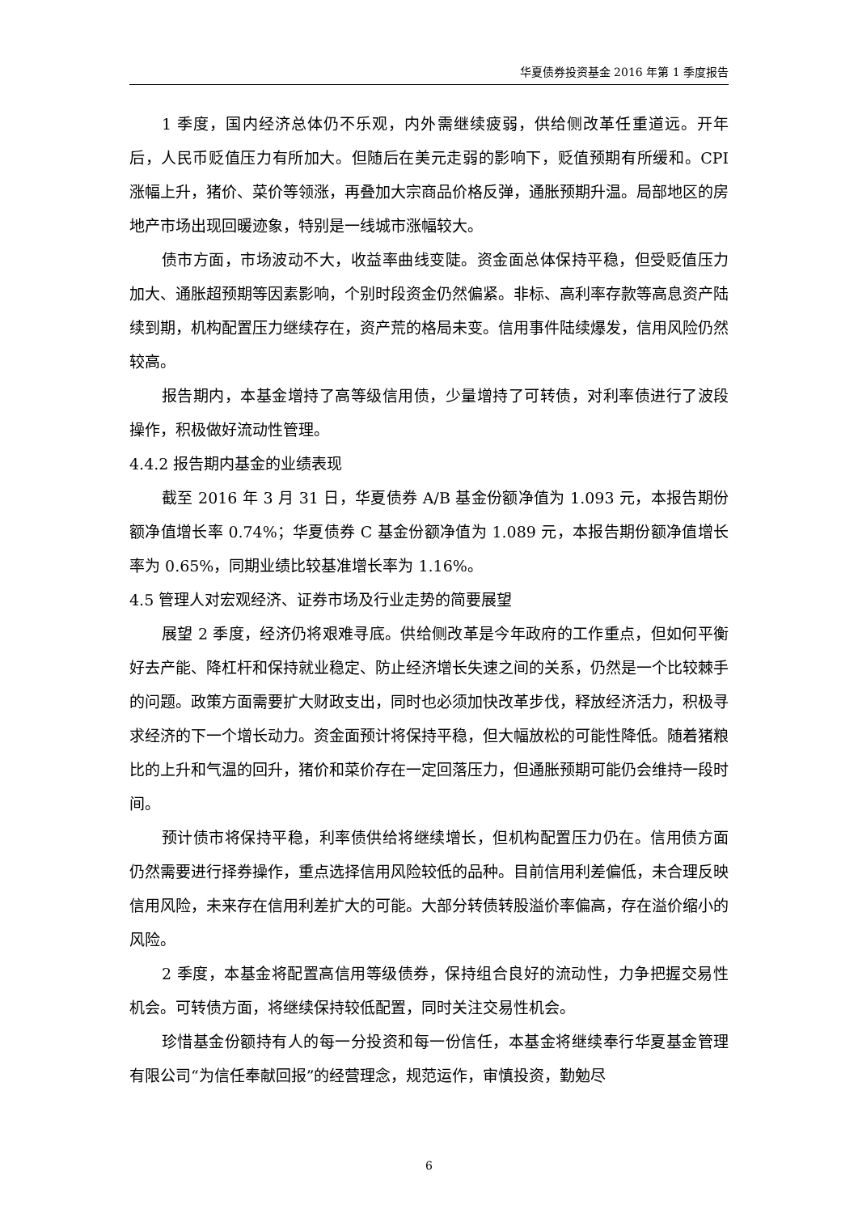华夏债券投资基金 2016 年第 1 季度报告
1 季度，国内经济总体仍不乐观，内外需继续疲弱，供给侧改革任重道远。开年后，人民币贬值压力有所加大。但随后在美元走弱的影响下，贬值预期有所缓和。CPI 涨幅上升，猪价、菜价等领涨，再叠加大宗商品价格反弹，通胀预期升温。局部地区的房地产市场出现回暖迹象，特别是一线城市涨幅较大。
债市方面，市场波动不大，收益率曲线变陡。资金面总体保持平稳，但受贬值压力加大、通胀超预期等因素影响，个别时段资金仍然偏紧。非标、高利率存款等高息资产陆续到期，机构配置压力继续存在，资产荒的格局未变。信用事件陆续爆发，信用风险仍然较高。
报告期内，本基金增持了高等级信用债，少量增持了可转债，对利率债进行了波段操作，积极做好流动性管理。
4.4.2 报告期内基金的业绩表现
截至 2016 年 3 月 31 日，华夏债券 A/B 基金份额净值为 1.093 元，本报告期份额净值增长率 0.74%；华夏债券 C 基金份额净值为 1.089 元，本报告期份额净值增长率为 0.65%，同期业绩比较基准增长率为 1.16%。
4.5 管理人对宏观经济、证券市场及行业走势的简要展望
展望 2 季度，经济仍将艰难寻底。供给侧改革是今年政府的工作重点，但如何平衡好去产能、降杠杆和保持就业稳定、防止经济增长失速之间的关系，仍然是一个比较棘手的问题。政策方面需要扩大财政支出，同时也必须加快改革步伐，释放经济活力，积极寻求经济的下一个增长动力。资金面预计将保持平稳，但大幅放松的可能性降低。随着猪粮比的上升和气温的回升，猪价和菜价存在一定回落压力，但通胀预期可能仍会维持一段时间。
预计债市将保持平稳，利率债供给将继续增长，但机构配置压力仍在。信用债方面仍然需要进行择券操作，重点选择信用风险较低的品种。目前信用利差偏低，未合理反映信用风险，未来存在信用利差扩大的可能。大部分转债转股溢价率偏高，存在溢价缩小的风险。
2 季度，本基金将配置高信用等级债券，保持组合良好的流动性，力争把握交易性机会。可转债方面，将继续保持较低配置，同时关注交易性机会。
珍惜基金份额持有人的每一分投资和每一份信任，本基金将继续奉行华夏基金管理有限公司“为信任奉献回报”的经营理念，规范运作，审慎投资，勤勉尽
6